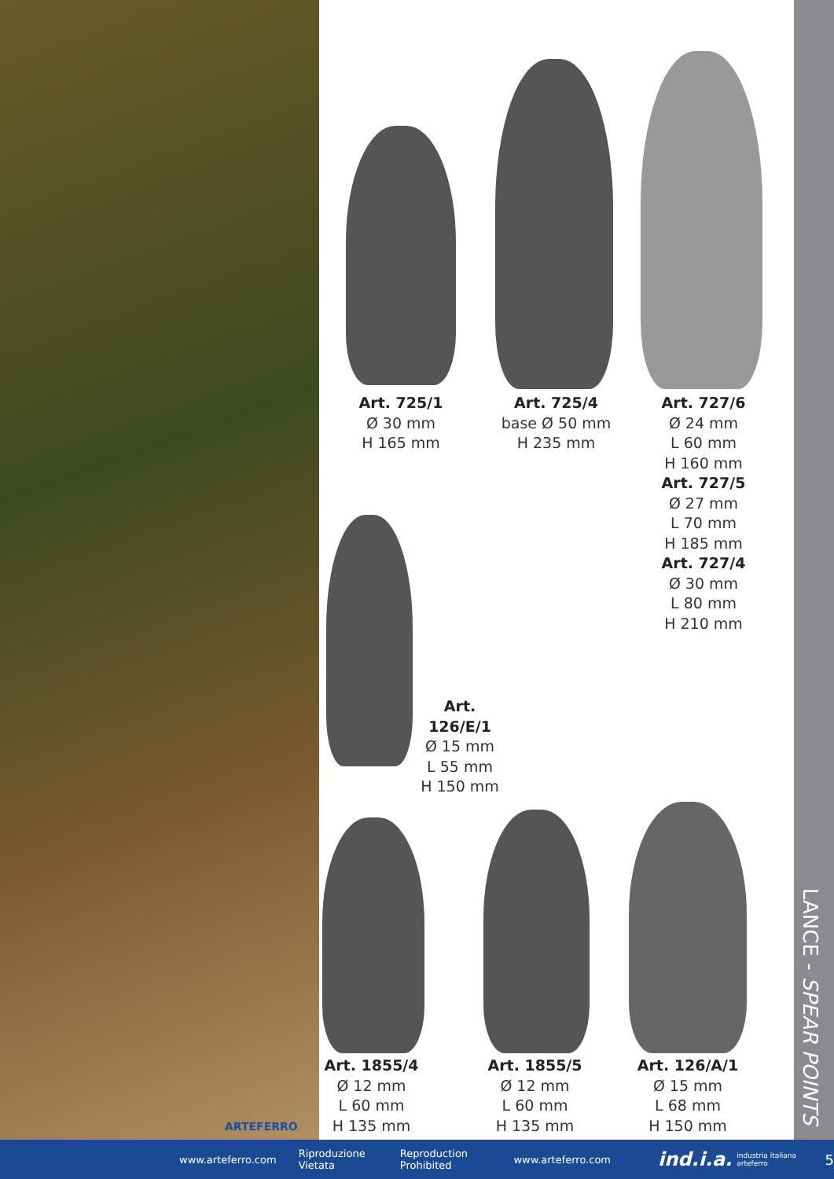ARTEFERRO
Art. 725/1
Ø 30 mm
H 165 mm
Art. 725/4
base Ø 50 mm
H 235 mm
Art. 727/6
Ø 24 mm
L 60 mm
H 160 mm
Art. 727/5
Ø 27 mm
L 70 mm
H 185 mm
Art. 727/4
Ø 30 mm
L 80 mm
H 210 mm
Art. 126/E/1
Ø 15 mm
L 55 mm
H 150 mm
Art. 1855/4
Ø 12 mm
L 60 mm
H 135 mm
Art. 1855/5
Ø 12 mm
L 60 mm
H 135 mm
Art. 126/A/1
Ø 15 mm
L 68 mm
H 150 mm
LANCE - SPEAR POINTS
www.arteferro.com Riproduzione Vietata Reproduction Prohibited www.arteferro.com ind.i.a. industria italiana arteferro 5